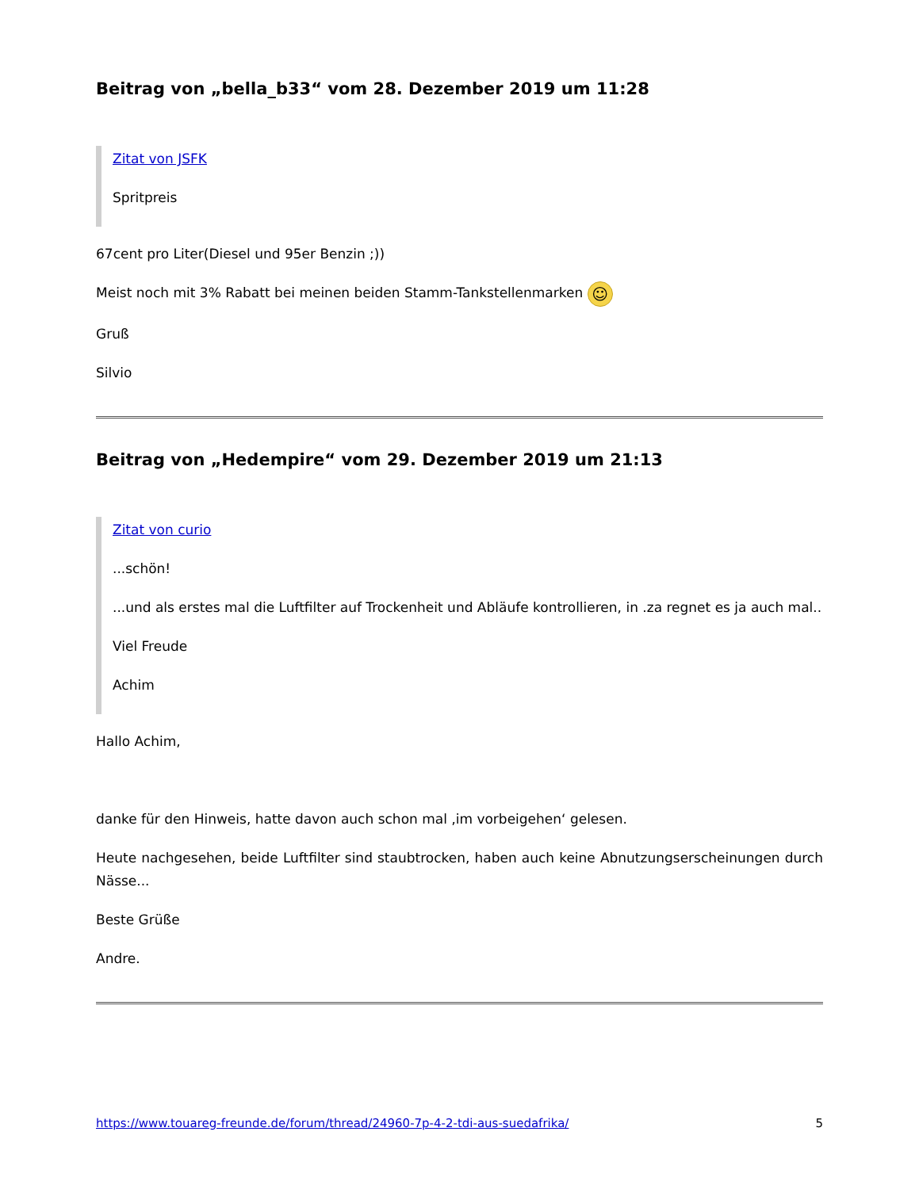Beitrag von „bella_b33“ vom 28. Dezember 2019 um 11:28
Zitat von JSFK
Spritpreis
67cent pro Liter(Diesel und 95er Benzin ;))
Meist noch mit 3% Rabatt bei meinen beiden Stamm-Tankstellenmarken ☺
Gruß
Silvio
Beitrag von „Hedempire“ vom 29. Dezember 2019 um 21:13
Zitat von curio
...schön!
...und als erstes mal die Luftfilter auf Trockenheit und Abläufe kontrollieren, in .za regnet es ja auch mal..
Viel Freude
Achim
Hallo Achim,
danke für den Hinweis, hatte davon auch schon mal ‚im vorbeigehen‘ gelesen.
Heute nachgesehen, beide Luftfilter sind staubtrocken, haben auch keine Abnutzungserscheinungen durch Nässe...
Beste Grüße
Andre.
https://www.touareg-freunde.de/forum/thread/24960-7p-4-2-tdi-aus-suedafrika/ 5